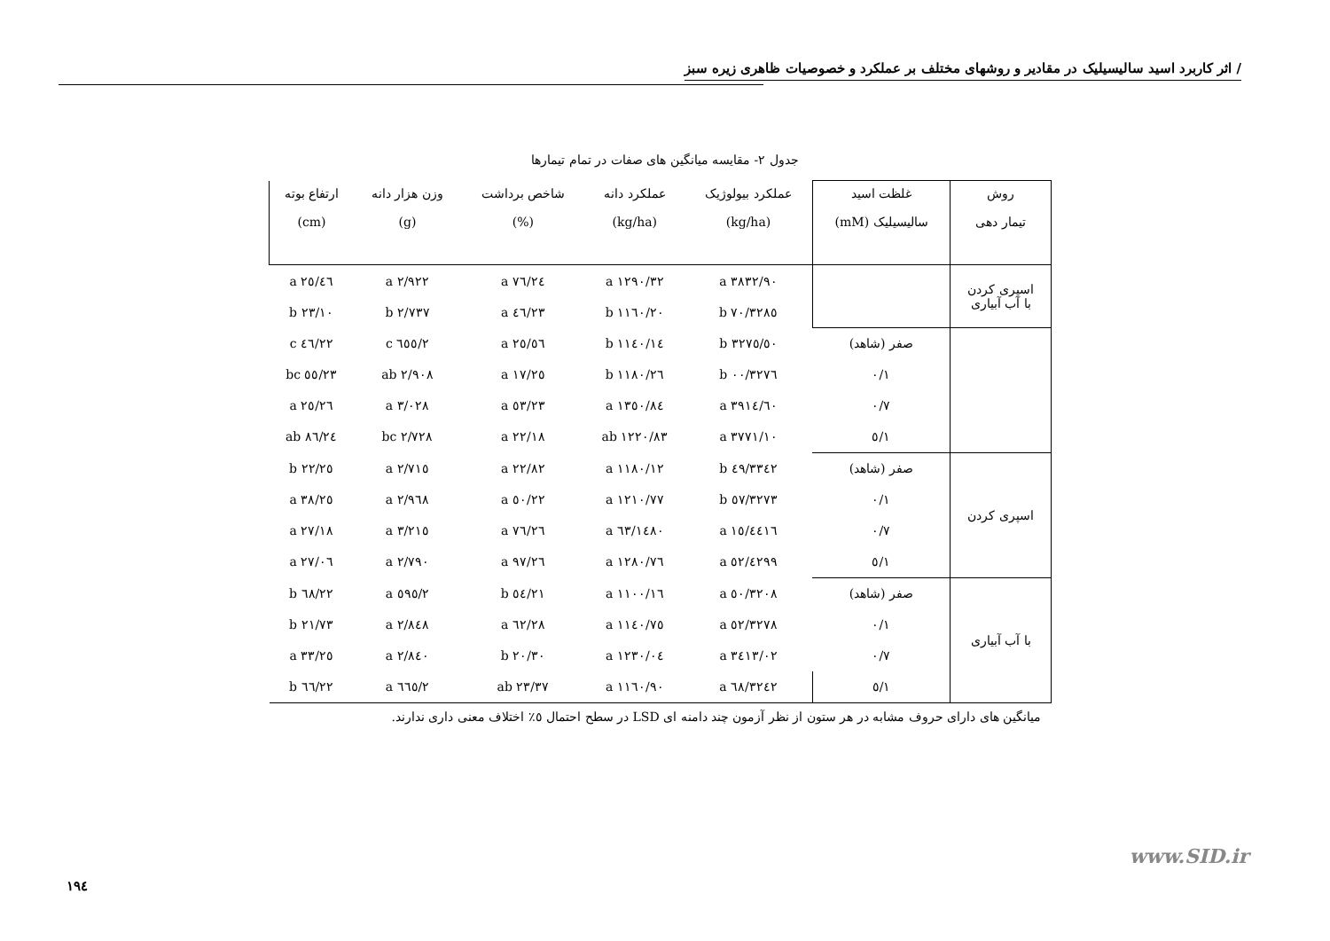/ اثر کاربرد اسید سالیسیلیک در مقادیر و روشهای مختلف بر عملکرد و خصوصیات ظاهری زیره سبز
جدول ۲- مقایسه میانگین های صفات در تمام تیمارها
| روش تیمار دهی | غلظت اسید سالیسیلیک (mM) | عملکرد بیولوژیک (kg/ha) | عملکرد دانه (kg/ha) | شاخص برداشت (%) | وزن هزار دانه (g) | ارتفاع بوته (cm) |
| --- | --- | --- | --- | --- | --- | --- |
| اسپری کردن با آب آبیاری | | ۳۸۳۲/۹۰ a | ۱۲۹۰/۳۲ a | ۲٤/۷٦ a | ۲/۹۲۲ a | ۲٥/٤٦ a |
| | | ۳۲۸٥/۷۰ b | ۱۱٦۰/۲۰ b | ۲۳/٤٦ a | ۲/۷۳۷ b | ۲۳/۱۰ b |
| | صفر (شاهد) | ۳۲۷٥/٥۰ b | ۱۱٤۰/۱٤ b | ۲٥/٥٦ a | ۲/٦٥٥ c | ۲۲/٤٦ c |
| | ۰/۱ | ۳۲۷٦/۰۰ b | ۱۱۸۰/۲٦ b | ۲٥/۱۷ a | ۲/۹۰۸ ab | ۲۳/٥٥ bc |
| | ۰/۷ | ۳۹۱٤/٦۰ a | ۱۳٥۰/۸٤ a | ۲۳/٥۳ a | ۳/۰۲۸ a | ۲٦/۲٥ a |
| | ۱/٥ | ۳۷۷۱/۱۰ a | ۱۲۲۰/۸۳ ab | ۲۲/۱۸ a | ۲/۷۲۸ bc | ۲٤/۸٦ ab |
| اسپری کردن | صفر (شاهد) | ۳۳٤۲/٤۹ b | ۱۱۸۰/۱۲ a | ۲۲/۸۲ a | ۲/۷۱٥ a | ۲۲/۲٥ b |
| | ۰/۱ | ۳۲۷۳/٥۷ b | ۱۲۱۰/۷۷ a | ۲۲/٥۰ a | ۲/۹٦۸ a | ۲٥/۳۸ a |
| | ۰/۷ | ٤٤۱٦/۱٥ a | ۱٤۸۰/٦۳ a | ۲٦/۷٦ a | ۳/۲۱٥ a | ۲۷/۱۸ a |
| | ۱/٥ | ٤۲۹۹/٥۲ a | ۱۲۸۰/۷٦ a | ۲٦/۹۷ a | ۲/۷۹۰ a | ۲۷/۰٦ a |
| با آب آبیاری | صفر (شاهد) | ۳۲۰۸/٥۰ a | ۱۱۰۰/۱٦ a | ۲۱/٥٤ b | ۲/٥۹٥ a | ۲۲/٦۸ b |
| | ۰/۱ | ۳۲۷۸/٥۲ a | ۱۱٤۰/۷٥ a | ۲۸/٦۲ a | ۲/۸٤۸ a | ۲۱/۷۳ b |
| | ۰/۷ | ۳٤۱۳/۰۲ a | ۱۲۳۰/۰٤ a | ۲۰/۳۰ b | ۲/۸٤۰ a | ۲٥/۳۳ a |
| | ۱/٥ | ۳۲٤۲/٦۸ a | ۱۱٦۰/۹۰ a | ۲۳/۳۷ ab | ۲/٦٦٥ a | ۲۲/٦٦ b |
میانگین های دارای حروف مشابه در هر ستون از نظر آزمون چند دامنه ای LSD در سطح احتمال ٥٪ اختلاف معنی داری ندارند.
www.SID.ir
۱۹٤